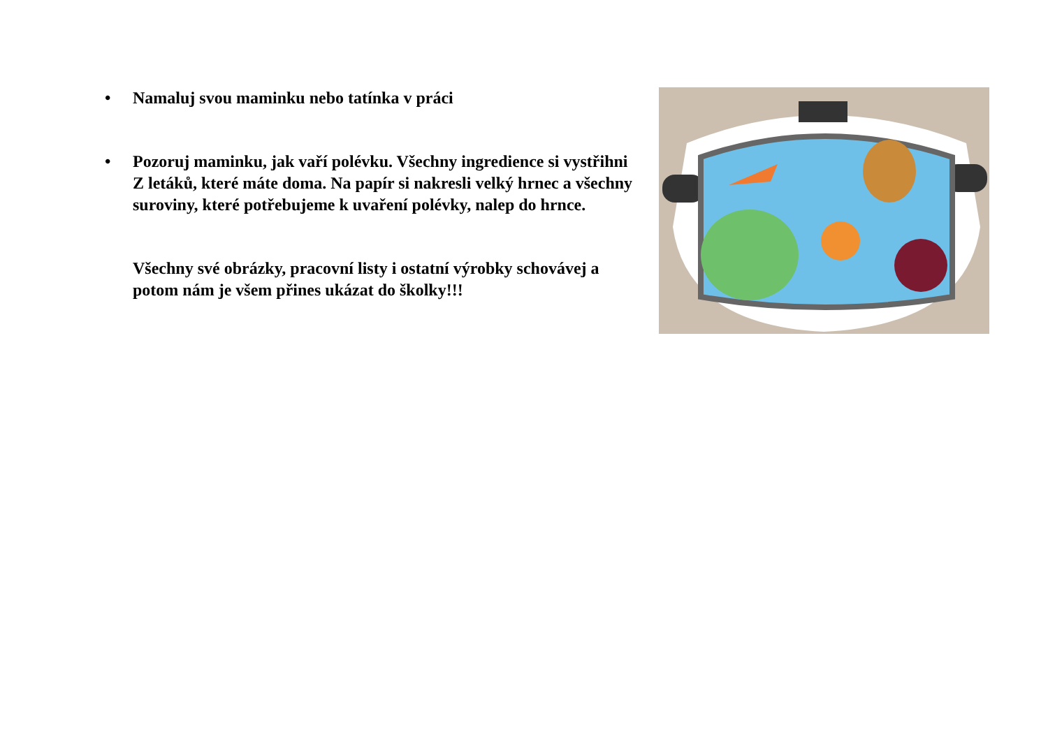• Namaluj svou maminku nebo tatínka v práci
• Pozoruj maminku, jak vaří polévku. Všechny ingredience si vystřihni Z letáků, které máte doma. Na papír si nakresli velký hrnec a všechny suroviny, které potřebujeme k uvaření polévky, nalep do hrnce.
Všechny své obrázky, pracovní listy i ostatní výrobky schovávej a potom nám je všem přines ukázat do školky!!!